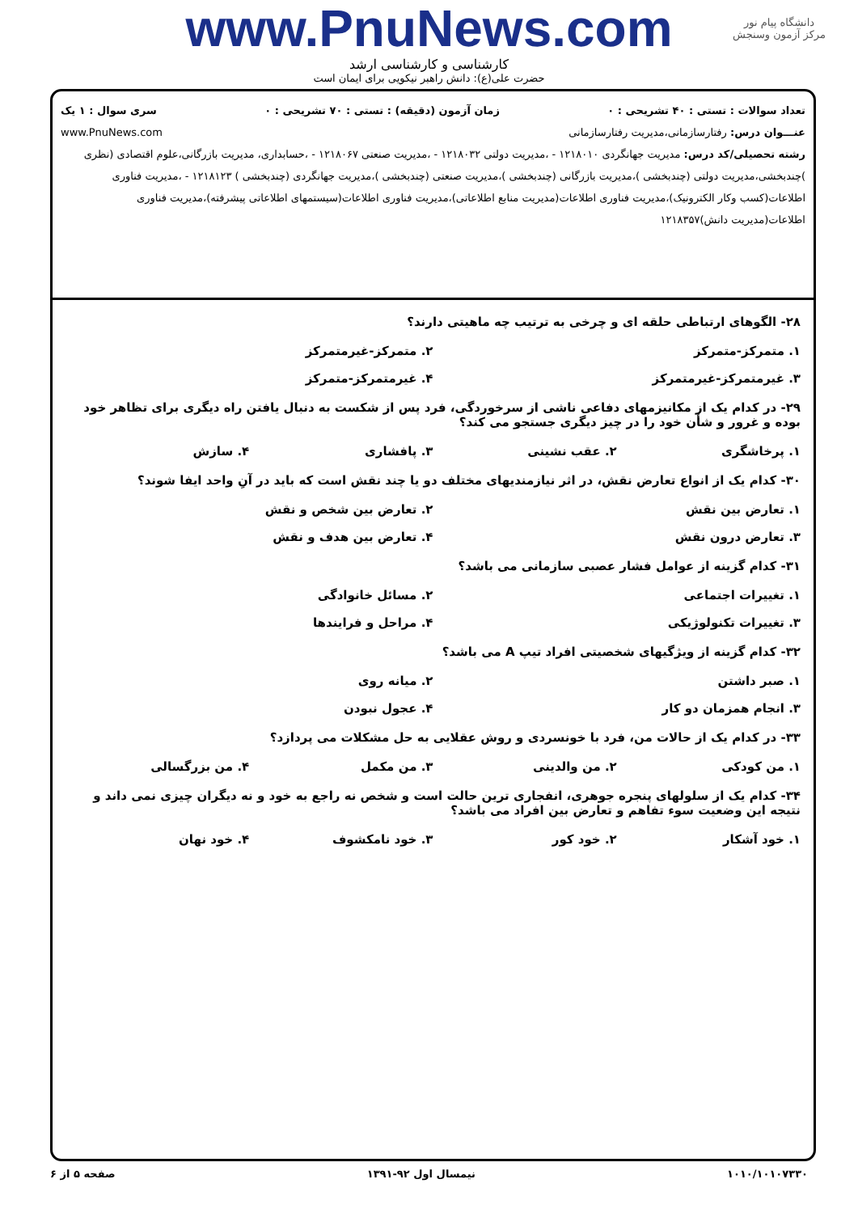www.PnuNews.com
دانشگاه پیام نور
مرکز آزمون وسنجش
کارشناسی و کارشناسی ارشد
حضرت علی(ع): دانش راهبر نیکویی برای ایمان است
تعداد سوالات : تستی : ۴۰ تشریحی : ۰ زمان آزمون (دقیقه) : تستی : ۷۰ تشریحی : ۰ سری سوال : ۱ یک
عنـــوان درس: رفتارسازمانی،مدیریت رفتارسازمانی www.PnuNews.com
رشته تحصیلی/کد درس: مدیریت جهانگردی ۱۲۱۸۰۱۰ - ،مدیریت دولتی ۱۲۱۸۰۳۲ - ،مدیریت صنعتی ۱۲۱۸۰۶۷ - ،حسابداری، مدیریت بازرگانی،علوم اقتصادی (نظری )چندبخشی،مدیریت دولتی (چندبخشی )،مدیریت بازرگانی (چندبخشی )،مدیریت صنعتی (چندبخشی )،مدیریت جهانگردی (چندبخشی ) ۱۲۱۸۱۲۳ - ،مدیریت فناوری اطلاعات(کسب وکار الکترونیک)،مدیریت فناوری اطلاعات(مدیریت منابع اطلاعاتی)،مدیریت فناوری اطلاعات(سیستمهای اطلاعاتی پیشرفته)،مدیریت فناوری اطلاعات(مدیریت دانش)۱۲۱۸۳۵۷
۲۸- الگوهای ارتباطی حلقه ای و چرخی به ترتیب چه ماهیتی دارند؟
۱. متمرکز-متمرکز ۲. متمرکز-غیرمتمرکز ۳. غیرمتمرکز-غیرمتمرکز ۴. غیرمتمرکز-متمرکز
۲۹- در کدام یک از مکانیزمهای دفاعی ناشی از سرخوردگی، فرد پس از شکست به دنبال یافتن راه دیگری برای تظاهر خود بوده و غرور و شأن خود را در چیز دیگری جستجو می کند؟
۱. پرخاشگری ۲. عقب نشینی ۳. پافشاری ۴. سازش
۳۰- کدام یک از انواع تعارض نقش، در اثر نیازمندیهای مختلف دو یا چند نقش است که باید در آنِ واحد ایفا شوند؟
۱. تعارض بین نقش ۲. تعارض بین شخص و نقش ۳. تعارض درون نقش ۴. تعارض بین هدف و نقش
۳۱- کدام گزینه از عوامل فشار عصبی سازمانی می باشد؟
۱. تغییرات اجتماعی ۲. مسائل خانوادگی ۳. تغییرات تکنولوژیکی ۴. مراحل و فرایندها
۳۲- کدام گزینه از ویژگیهای شخصیتی افراد تیپ A می باشد؟
۱. صبر داشتن ۲. میانه روی ۳. انجام همزمان دو کار ۴. عجول نبودن
۳۳- در کدام یک از حالات من، فرد با خونسردی و روش عقلایی به حل مشکلات می پردازد؟
۱. من کودکی ۲. من والدینی ۳. من مکمل ۴. من بزرگسالی
۳۴- کدام یک از سلولهای پنجره جوهری، انفجاری ترین حالت است و شخص نه راجع به خود و نه دیگران چیزی نمی داند و نتیجه این وضعیت سوء تفاهم و تعارض بین افراد می باشد؟
۱. خود آشکار ۲. خود کور ۳. خود نامکشوف ۴. خود نهان
۱۰۱۰/۱۰۱۰۷۳۳۰ نیمسال اول ۹۲-۱۳۹۱ صفحه ۵ از ۶